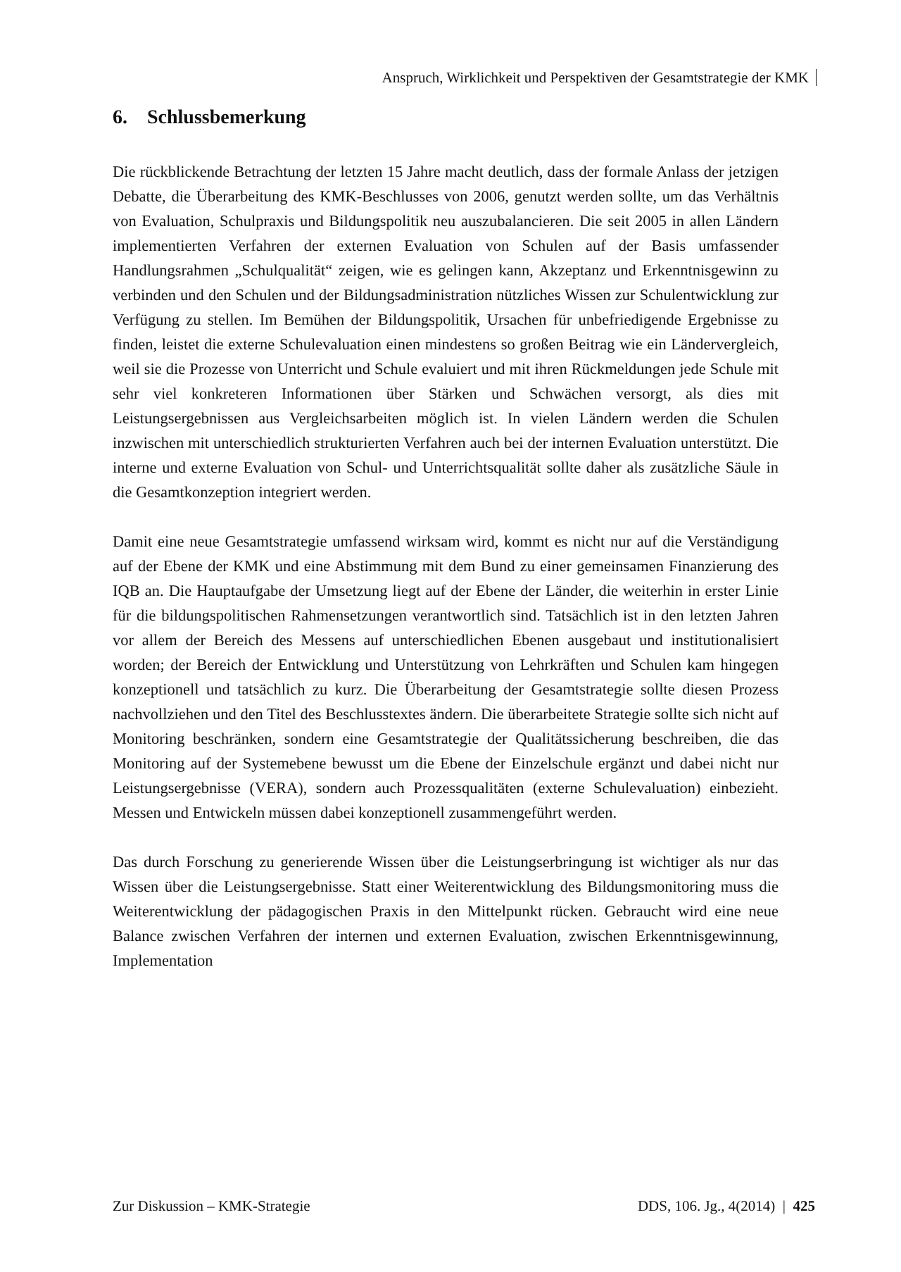Anspruch, Wirklichkeit und Perspektiven der Gesamtstrategie der KMK
6. Schlussbemerkung
Die rückblickende Betrachtung der letzten 15 Jahre macht deutlich, dass der formale Anlass der jetzigen Debatte, die Überarbeitung des KMK-Beschlusses von 2006, genutzt werden sollte, um das Verhältnis von Evaluation, Schulpraxis und Bildungspolitik neu auszubalancieren. Die seit 2005 in allen Ländern implementierten Verfahren der externen Evaluation von Schulen auf der Basis umfassender Handlungsrahmen „Schulqualität“ zeigen, wie es gelingen kann, Akzeptanz und Erkenntnisgewinn zu verbinden und den Schulen und der Bildungsadministration nützliches Wissen zur Schulentwicklung zur Verfügung zu stellen. Im Bemühen der Bildungspolitik, Ursachen für unbefriedigende Ergebnisse zu finden, leistet die externe Schulevaluation einen mindestens so großen Beitrag wie ein Ländervergleich, weil sie die Prozesse von Unterricht und Schule evaluiert und mit ihren Rückmeldungen jede Schule mit sehr viel konkreteren Informationen über Stärken und Schwächen versorgt, als dies mit Leistungsergebnissen aus Vergleichsarbeiten möglich ist. In vielen Ländern werden die Schulen inzwischen mit unterschiedlich strukturierten Verfahren auch bei der internen Evaluation unterstützt. Die interne und externe Evaluation von Schul- und Unterrichtsqualität sollte daher als zusätzliche Säule in die Gesamtkonzeption integriert werden.
Damit eine neue Gesamtstrategie umfassend wirksam wird, kommt es nicht nur auf die Verständigung auf der Ebene der KMK und eine Abstimmung mit dem Bund zu einer gemeinsamen Finanzierung des IQB an. Die Hauptaufgabe der Umsetzung liegt auf der Ebene der Länder, die weiterhin in erster Linie für die bildungspolitischen Rahmensetzungen verantwortlich sind. Tatsächlich ist in den letzten Jahren vor allem der Bereich des Messens auf unterschiedlichen Ebenen ausgebaut und institutionalisiert worden; der Bereich der Entwicklung und Unterstützung von Lehrkräften und Schulen kam hingegen konzeptionell und tatsächlich zu kurz. Die Überarbeitung der Gesamtstrategie sollte diesen Prozess nachvollziehen und den Titel des Beschlusstextes ändern. Die überarbeitete Strategie sollte sich nicht auf Monitoring beschränken, sondern eine Gesamtstrategie der Qualitätssicherung beschreiben, die das Monitoring auf der Systemebene bewusst um die Ebene der Einzelschule ergänzt und dabei nicht nur Leistungsergebnisse (VERA), sondern auch Prozessqualitäten (externe Schulevaluation) einbezieht. Messen und Entwickeln müssen dabei konzeptionell zusammengeführt werden.
Das durch Forschung zu generierende Wissen über die Leistungserbringung ist wichtiger als nur das Wissen über die Leistungsergebnisse. Statt einer Weiterentwicklung des Bildungsmonitoring muss die Weiterentwicklung der pädagogischen Praxis in den Mittelpunkt rücken. Gebraucht wird eine neue Balance zwischen Verfahren der internen und externen Evaluation, zwischen Erkenntnisgewinnung, Implementation
Zur Diskussion – KMK-Strategie DDS, 106. Jg., 4(2014) | 425